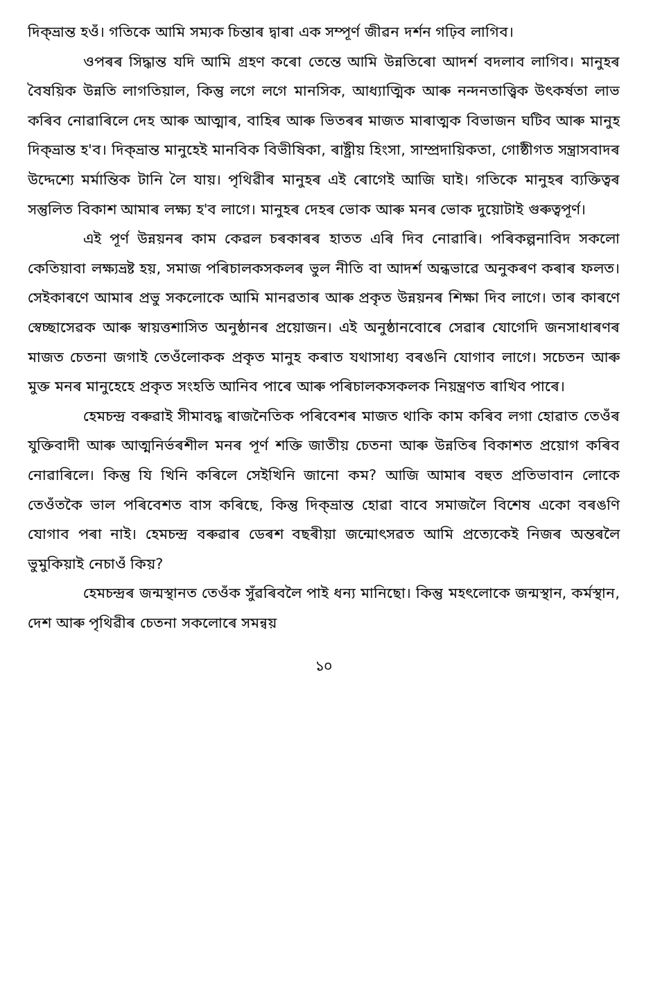দিক্‌ভ্ৰান্ত হওঁ। গতিকে আমি সম্যক চিন্তাৰ দ্বাৰা এক সম্পূৰ্ণ জীৱন দৰ্শন গঢ়িব লাগিব।
ওপৰৰ সিদ্ধান্ত যদি আমি গ্ৰহণ কৰো তেন্তে আমি উন্নতিৰো আদৰ্শ বদলাব লাগিব। মানুহৰ বৈষয়িক উন্নতি লাগতিয়াল, কিন্তু লগে লগে মানসিক, আধ্যাত্মিক আৰু নন্দনতাত্ত্বিক উৎকৰ্ষতা লাভ কৰিব নোৱাৰিলে দেহ আৰু আত্মাৰ, বাহিৰ আৰু ভিতৰৰ মাজত মাৰাত্মক বিভাজন ঘটিব আৰু মানুহ দিক্‌ভ্ৰান্ত হ'ব। দিক্‌ভ্ৰান্ত মানুহেই মানবিক বিভীষিকা, ৰাষ্ট্ৰীয় হিংসা, সাম্প্ৰদায়িকতা, গোষ্ঠীগত সন্ত্ৰাসবাদৰ উদ্দেশ্যে মৰ্মান্তিক টানি লৈ যায়। পৃথিৱীৰ মানুহৰ এই ৰোগেই আজি ঘাই। গতিকে মানুহৰ ব্যক্তিত্বৰ সন্তুলিত বিকাশ আমাৰ লক্ষ্য হ'ব লাগে। মানুহৰ দেহৰ ভোক আৰু মনৰ ভোক দুয়োটাই গুৰুত্বপূৰ্ণ।
এই পূৰ্ণ উন্নয়নৰ কাম কেৱল চৰকাৰৰ হাতত এৰি দিব নোৱাৰি। পৰিকল্পনাবিদ সকলো কেতিয়াবা লক্ষ্যভ্ৰষ্ট হয়, সমাজ পৰিচালকসকলৰ ভুল নীতি বা আদৰ্শ অন্ধভাৱে অনুকৰণ কৰাৰ ফলত। সেইকাৰণে আমাৰ প্ৰভু সকলোকে আমি মানৱতাৰ আৰু প্ৰকৃত উন্নয়নৰ শিক্ষা দিব লাগে। তাৰ কাৰণে স্বেচ্ছাসেৱক আৰু স্বায়ত্তশাসিত অনুষ্ঠানৰ প্ৰয়োজন। এই অনুষ্ঠানবোৰে সেৱাৰ যোগেদি জনসাধাৰণৰ মাজত চেতনা জগাই তেওঁলোকক প্ৰকৃত মানুহ কৰাত যথাসাধ্য বৰঙনি যোগাব লাগে। সচেতন আৰু মুক্ত মনৰ মানুহেহে প্ৰকৃত সংহতি আনিব পাৰে আৰু পৰিচালকসকলক নিয়ন্ত্ৰণত ৰাখিব পাৰে।
হেমচন্দ্ৰ বৰুৱাই সীমাবদ্ধ ৰাজনৈতিক পৰিবেশৰ মাজত থাকি কাম কৰিব লগা হোৱাত তেওঁৰ যুক্তিবাদী আৰু আত্মনিৰ্ভৰশীল মনৰ পূৰ্ণ শক্তি জাতীয় চেতনা আৰু উন্নতিৰ বিকাশত প্ৰয়োগ কৰিব নোৱাৰিলে। কিন্তু যি খিনি কৰিলে সেইখিনি জানো কম? আজি আমাৰ বহুত প্ৰতিভাবান লোকে তেওঁতকৈ ভাল পৰিবেশত বাস কৰিছে, কিন্তু দিক্‌ভ্ৰান্ত হোৱা বাবে সমাজলৈ বিশেষ একো বৰঙণি যোগাব পৰা নাই। হেমচন্দ্ৰ বৰুৱাৰ ডেৰশ বছৰীয়া জন্মোৎসৱত আমি প্ৰত্যেকেই নিজৰ অন্তৰলৈ ভুমুকিয়াই নেচাওঁ কিয়?
হেমচন্দ্ৰৰ জন্মস্থানত তেওঁক সুঁৱৰিবলৈ পাই ধন্য মানিছো। কিন্তু মহৎলোকে জন্মস্থান, কৰ্মস্থান, দেশ আৰু পৃথিৱীৰ চেতনা সকলোৰে সমন্বয়
১০